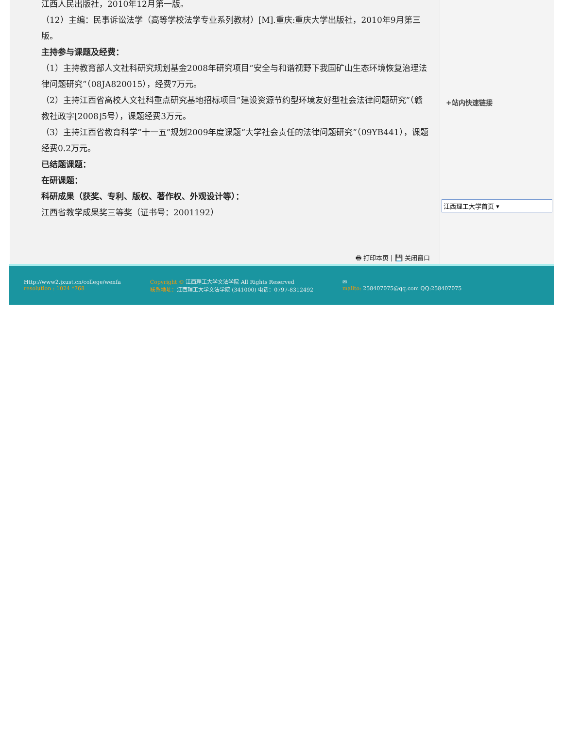江西人民出版社，2010年12月第一版。
（12）主编：民事诉讼法学（高等学校法学专业系列教材）[M].重庆:重庆大学出版社，2010年9月第三版。
主持参与课题及经费：
（1）主持教育部人文社科研究规划基金2008年研究项目“安全与和谐视野下我国矿山生态环境恢复治理法律问题研究”（08JA820015），经费7万元。
（2）主持江西省高校人文社科重点研究基地招标项目“建设资源节约型环境友好型社会法律问题研究”（赣教社政字[2008]5号），课题经费3万元。
（3）主持江西省教育科学“十一五”规划2009年度课题“大学社会责任的法律问题研究”（09YB441），课题经费0.2万元。
已结题课题：
在研课题：
科研成果（获奖、专利、版权、著作权、外观设计等）：
江西省教学成果奖三等奖（证书号：2001192）
🖶 打印本页 | 💾 关闭窗口
+站内快速链接
江西理工大学首页 ▾
Http://www2.jxust.cn/college/wenfa
resolution : 1024 *768
Copyright © 江西理工大学文法学院 All Rights Reserved
联系地址：江西理工大学文法学院 (341000) 电话：0797-8312492
✉
mailto: 258407075@qq.com QQ:258407075